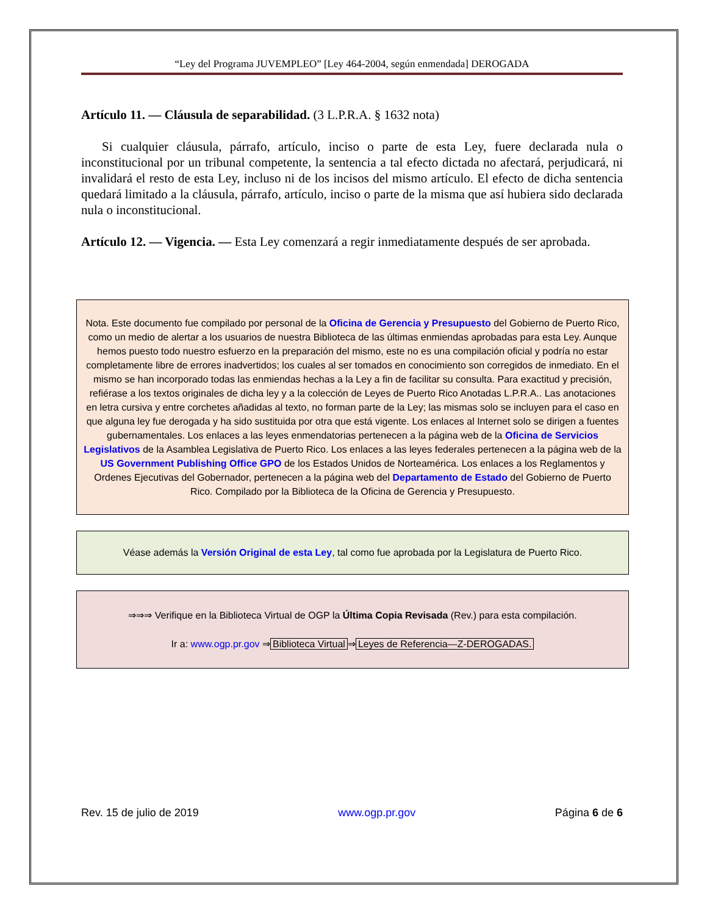“Ley del Programa JUVEMPLEO” [Ley 464-2004, según enmendada] DEROGADA
Artículo 11. — Cláusula de separabilidad. (3 L.P.R.A. § 1632 nota)
Si cualquier cláusula, párrafo, artículo, inciso o parte de esta Ley, fuere declarada nula o inconstitucional por un tribunal competente, la sentencia a tal efecto dictada no afectará, perjudicará, ni invalidará el resto de esta Ley, incluso ni de los incisos del mismo artículo. El efecto de dicha sentencia quedará limitado a la cláusula, párrafo, artículo, inciso o parte de la misma que así hubiera sido declarada nula o inconstitucional.
Artículo 12. — Vigencia. — Esta Ley comenzará a regir inmediatamente después de ser aprobada.
Nota. Este documento fue compilado por personal de la Oficina de Gerencia y Presupuesto del Gobierno de Puerto Rico, como un medio de alertar a los usuarios de nuestra Biblioteca de las últimas enmiendas aprobadas para esta Ley. Aunque hemos puesto todo nuestro esfuerzo en la preparación del mismo, este no es una compilación oficial y podría no estar completamente libre de errores inadvertidos; los cuales al ser tomados en conocimiento son corregidos de inmediato. En el mismo se han incorporado todas las enmiendas hechas a la Ley a fin de facilitar su consulta. Para exactitud y precisión, refiérase a los textos originales de dicha ley y a la colección de Leyes de Puerto Rico Anotadas L.P.R.A.. Las anotaciones en letra cursiva y entre corchetes añadidas al texto, no forman parte de la Ley; las mismas solo se incluyen para el caso en que alguna ley fue derogada y ha sido sustituida por otra que está vigente. Los enlaces al Internet solo se dirigen a fuentes gubernamentales. Los enlaces a las leyes enmendatorias pertenecen a la página web de la Oficina de Servicios Legislativos de la Asamblea Legislativa de Puerto Rico. Los enlaces a las leyes federales pertenecen a la página web de la US Government Publishing Office GPO de los Estados Unidos de Norteamérica. Los enlaces a los Reglamentos y Ordenes Ejecutivas del Gobernador, pertenecen a la página web del Departamento de Estado del Gobierno de Puerto Rico. Compilado por la Biblioteca de la Oficina de Gerencia y Presupuesto.
Véase además la Versión Original de esta Ley, tal como fue aprobada por la Legislatura de Puerto Rico.
⇒⇒⇒ Verifique en la Biblioteca Virtual de OGP la Última Copia Revisada (Rev.) para esta compilación.
Ir a: www.ogp.pr.gov ⇒ Biblioteca Virtual ⇒ Leyes de Referencia—Z-DEROGADAS.
Rev. 15 de julio de 2019 www.ogp.pr.gov Página 6 de 6